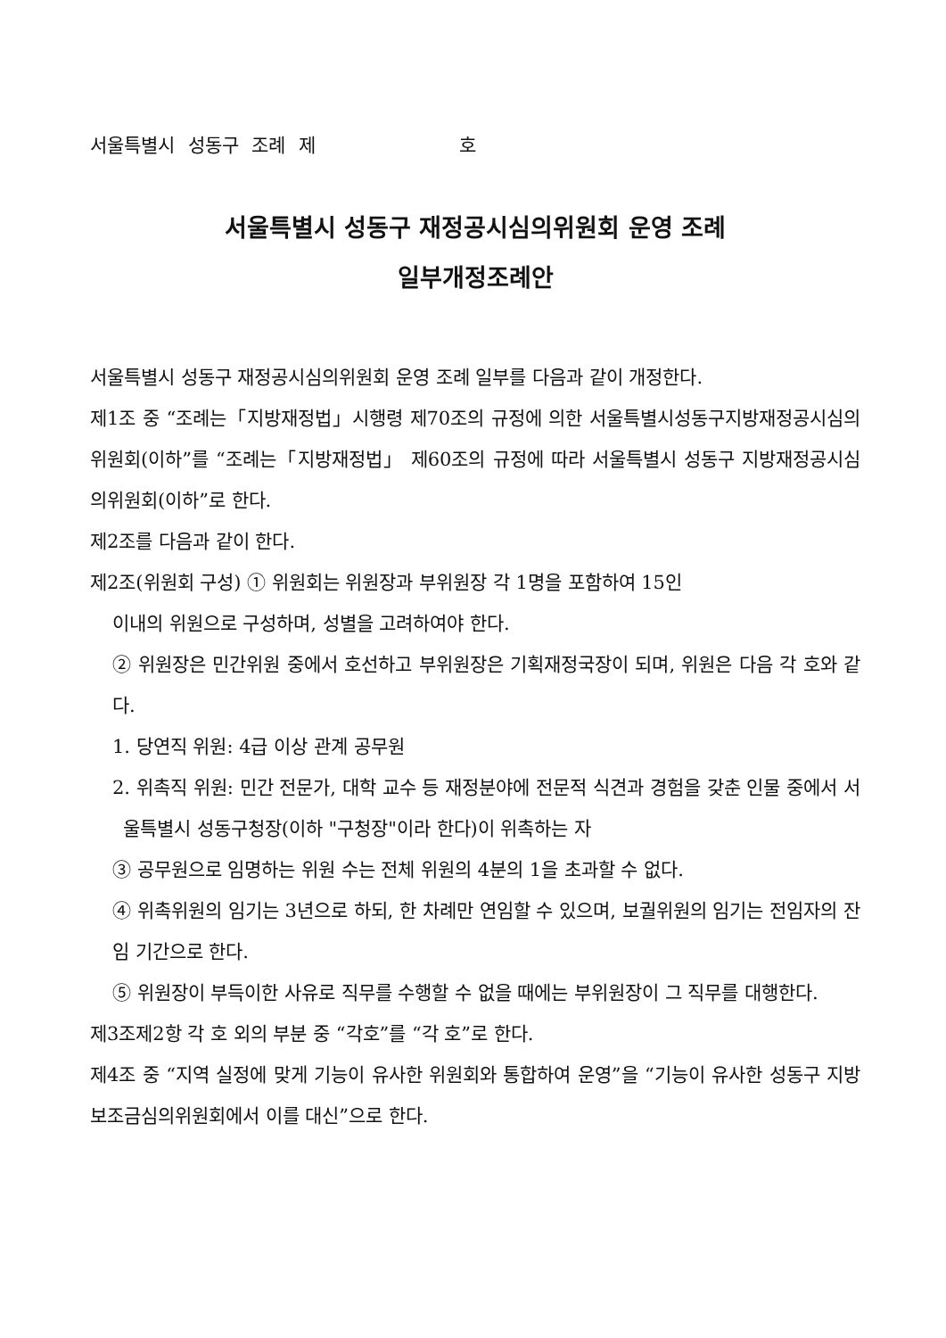서울특별시 성동구 조례 제 호
서울특별시 성동구 재정공시심의위원회 운영 조례
일부개정조례안
서울특별시 성동구 재정공시심의위원회 운영 조례 일부를 다음과 같이 개정한다.
제1조 중 “조례는「지방재정법」시행령 제70조의 규정에 의한 서울특별시성동구지방재정공시심의위원회(이하”를 “조례는「지방재정법」 제60조의 규정에 따라 서울특별시 성동구 지방재정공시심의위원회(이하”로 한다.
제2조를 다음과 같이 한다.
제2조(위원회 구성) ① 위원회는 위원장과 부위원장 각 1명을 포함하여 15인
이내의 위원으로 구성하며, 성별을 고려하여야 한다.
② 위원장은 민간위원 중에서 호선하고 부위원장은 기획재정국장이 되며, 위원은 다음 각 호와 같다.
1. 당연직 위원: 4급 이상 관계 공무원
2. 위촉직 위원: 민간 전문가, 대학 교수 등 재정분야에 전문적 식견과 경험을 갖춘 인물 중에서 서울특별시 성동구청장(이하 "구청장"이라 한다)이 위촉하는 자
③ 공무원으로 임명하는 위원 수는 전체 위원의 4분의 1을 초과할 수 없다.
④ 위촉위원의 임기는 3년으로 하되, 한 차례만 연임할 수 있으며, 보궐위원의 임기는 전임자의 잔임 기간으로 한다.
⑤ 위원장이 부득이한 사유로 직무를 수행할 수 없을 때에는 부위원장이 그 직무를 대행한다.
제3조제2항 각 호 외의 부분 중 “각호”를 “각 호”로 한다.
제4조 중 “지역 실정에 맞게 기능이 유사한 위원회와 통합하여 운영”을 “기능이 유사한 성동구 지방보조금심의위원회에서 이를 대신”으로 한다.